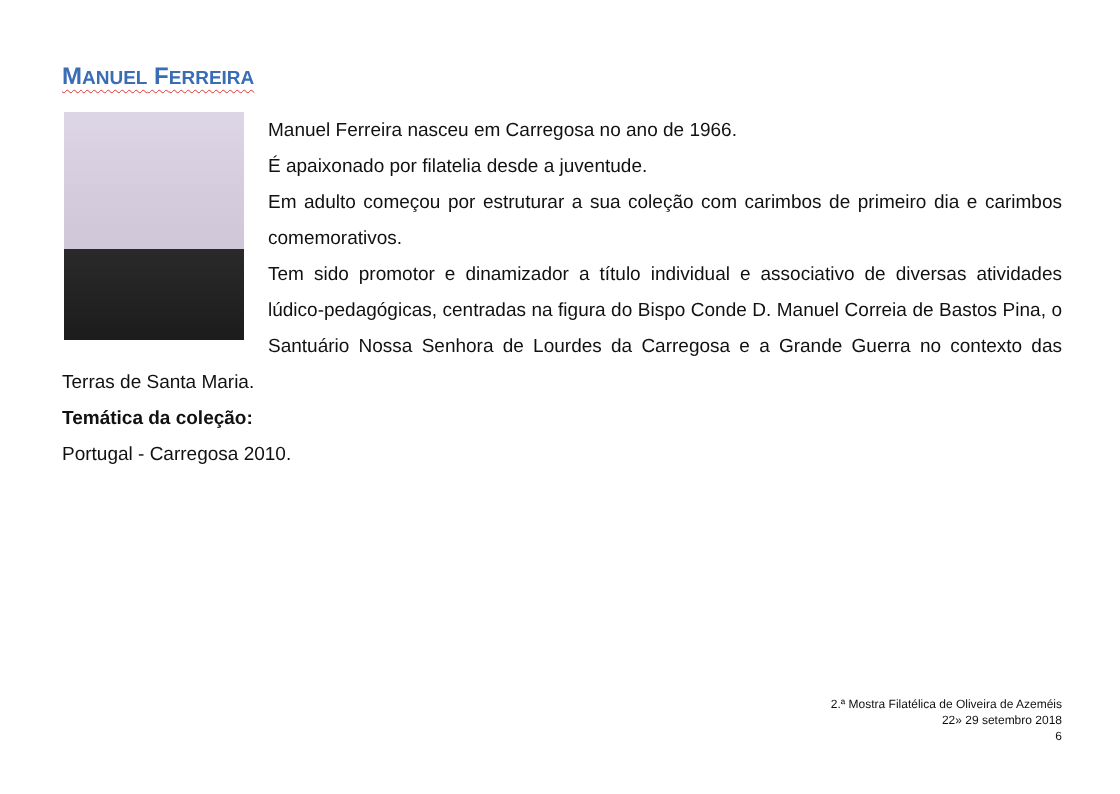MANUEL FERREIRA
Manuel Ferreira nasceu em Carregosa no ano de 1966.
É apaixonado por filatelia desde a juventude.
Em adulto começou por estruturar a sua coleção com carimbos de primeiro dia e carimbos comemorativos.
Tem sido promotor e dinamizador a título individual e associativo de diversas atividades lúdico-pedagógicas, centradas na figura do Bispo Conde D. Manuel Correia de Bastos Pina, o Santuário Nossa Senhora de Lourdes da Carregosa e a Grande Guerra no contexto das Terras de Santa Maria.
Temática da coleção:
Portugal - Carregosa 2010.
2.ª Mostra Filatélica de Oliveira de Azeméis
22» 29 setembro 2018
6